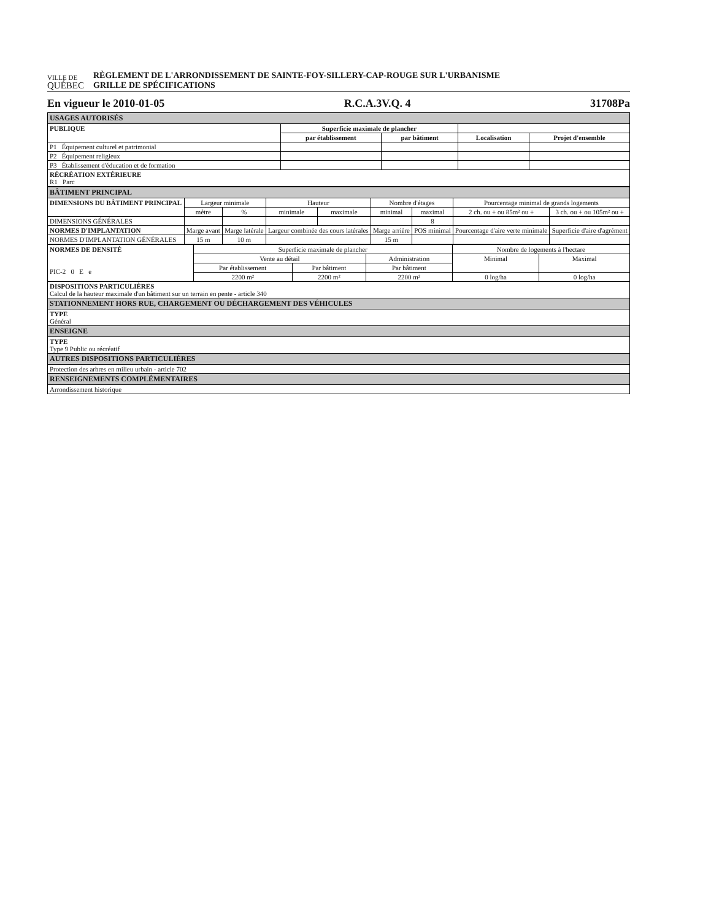VILLE DE
QUÉBEC
RÈGLEMENT DE L'ARRONDISSEMENT DE SAINTE-FOY-SILLERY-CAP-ROUGE SUR L'URBANISME
GRILLE DE SPÉCIFICATIONS
En vigueur le 2010-01-05 R.C.A.3V.Q. 4 31708Pa
| USAGES AUTORISÉS | | | | |
| PUBLIQUE | Superficie maximale de plancher | | | |
| | par établissement | par bâtiment | Localisation | Projet d'ensemble |
| P1 Équipement culturel et patrimonial | | | | |
| P2 Équipement religieux | | | | |
| P3 Établissement d'éducation et de formation | | | | |
| RÉCRÉATION EXTÉRIEURE R1 Parc | | | | |
| BÂTIMENT PRINCIPAL | | | | | | | | |
| DIMENSIONS DU BÂTIMENT PRINCIPAL | Largeur minimale | | Hauteur | | Nombre d'étages | | Pourcentage minimal de grands logements | |
| | mètre | % | minimale | maximale | minimal | maximal | 2 ch. ou + ou 85m² ou + | 3 ch. ou + ou 105m² ou + |
| DIMENSIONS GÉNÉRALES | | | | | | 8 | | |
| NORMES D'IMPLANTATION | Marge avant | Marge latérale | Largeur combinée des cours latérales | | Marge arrière | POS minimal | Pourcentage d'aire verte minimale | Superficie d'aire d'agrément |
| NORMES D'IMPLANTATION GÉNÉRALES | 15 m | 10 m | | | 15 m | | | |
| NORMES DE DENSITÉ PIC-2 0 E e | Superficie maximale de plancher | | | Nombre de logements à l'hectare | |
| | Vente au détail | | Administration | Minimal | Maximal |
| | Par établissement | Par bâtiment | Par bâtiment | | |
| | 2200 m² | 2200 m² | 2200 m² | 0 log/ha | 0 log/ha |
| DISPOSITIONS PARTICULIÈRES Calcul de la hauteur maximale d'un bâtiment sur un terrain en pente - article 340 | | | | | |
| STATIONNEMENT HORS RUE, CHARGEMENT OU DÉCHARGEMENT DES VÉHICULES | | | | | |
| TYPE Général | | | | | |
| ENSEIGNE | | | | | |
| TYPE Type 9 Public ou récréatif | | | | | |
| AUTRES DISPOSITIONS PARTICULIÈRES | | | | | |
| Protection des arbres en milieu urbain - article 702 | | | | | |
| RENSEIGNEMENTS COMPLÉMENTAIRES | | | | | |
| Arrondissement historique | | | | | |